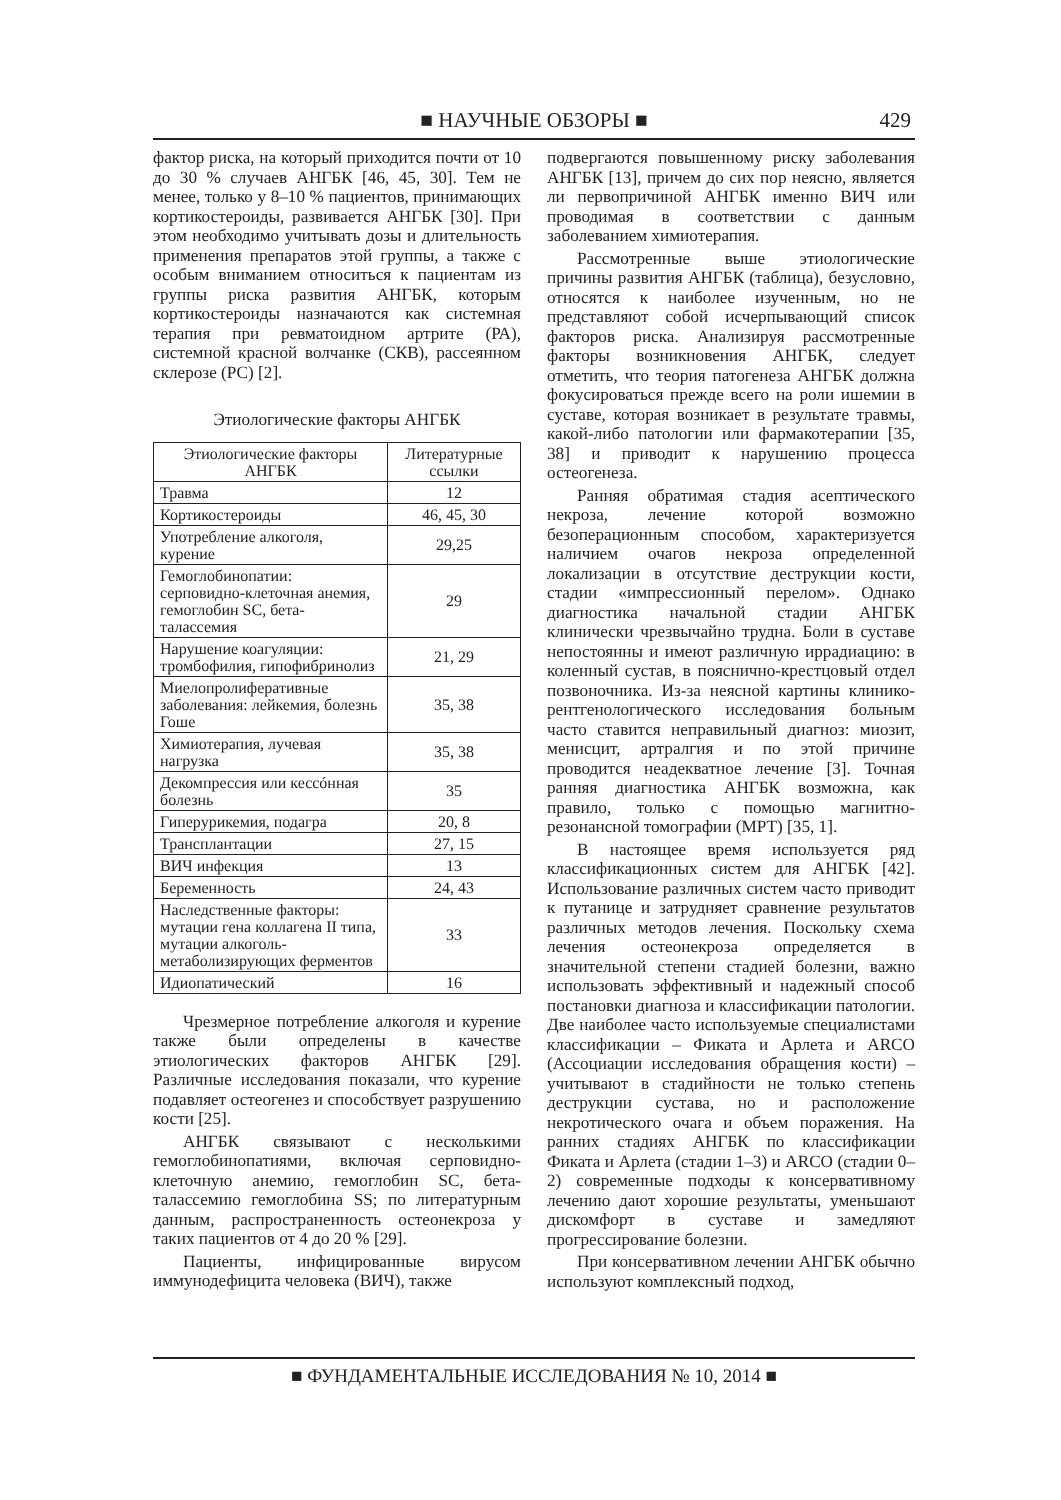■ НАУЧНЫЕ ОБЗОРЫ ■
429
фактор риска, на который приходится почти от 10 до 30 % случаев АНГБК [46, 45, 30]. Тем не менее, только у 8–10 % пациентов, принимающих кортикостероиды, развивается АНГБК [30]. При этом необходимо учитывать дозы и длительность применения препаратов этой группы, а также с особым вниманием относиться к пациентам из группы риска развития АНГБК, которым кортикостероиды назначаются как системная терапия при ревматоидном артрите (РА), системной красной волчанке (СКВ), рассеянном склерозе (РС) [2].
Этиологические факторы АНГБК
| Этиологические факторы АНГБК | Литературные ссылки |
| --- | --- |
| Травма | 12 |
| Кортикостероиды | 46, 45, 30 |
| Употребление алкоголя, курение | 29,25 |
| Гемоглобинопатии: серповидно-клеточная анемия, гемоглобин SC, бета-талассемия | 29 |
| Нарушение коагуляции: тромбофилия, гипофибринолиз | 21, 29 |
| Миелопролиферативные заболевания: лейкемия, болезнь Гоше | 35, 38 |
| Химиотерапия, лучевая нагрузка | 35, 38 |
| Декомпрессия или кессóнная болезнь | 35 |
| Гиперурикемия, подагра | 20, 8 |
| Трансплантации | 27, 15 |
| ВИЧ инфекция | 13 |
| Беременность | 24, 43 |
| Наследственные факторы: мутации гена коллагена II типа, мутации алкоголь-метаболизирующих ферментов | 33 |
| Идиопатический | 16 |
Чрезмерное потребление алкоголя и курение также были определены в качестве этиологических факторов АНГБК [29]. Различные исследования показали, что курение подавляет остеогенез и способствует разрушению кости [25].
АНГБК связывают с несколькими гемоглобинопатиями, включая серповидно-клеточную анемию, гемоглобин SC, бета-талассемию гемоглобина SS; по литературным данным, распространенность остеонекроза у таких пациентов от 4 до 20 % [29].
Пациенты, инфицированные вирусом иммунодефицита человека (ВИЧ), также
подвергаются повышенному риску заболевания АНГБК [13], причем до сих пор неясно, является ли первопричиной АНГБК именно ВИЧ или проводимая в соответствии с данным заболеванием химиотерапия.
Рассмотренные выше этиологические причины развития АНГБК (таблица), безусловно, относятся к наиболее изученным, но не представляют собой исчерпывающий список факторов риска. Анализируя рассмотренные факторы возникновения АНГБК, следует отметить, что теория патогенеза АНГБК должна фокусироваться прежде всего на роли ишемии в суставе, которая возникает в результате травмы, какой-либо патологии или фармакотерапии [35, 38] и приводит к нарушению процесса остеогенеза.
Ранняя обратимая стадия асептического некроза, лечение которой возможно безоперационным способом, характеризуется наличием очагов некроза определенной локализации в отсутствие деструкции кости, стадии «импрессионный перелом». Однако диагностика начальной стадии АНГБК клинически чрезвычайно трудна. Боли в суставе непостоянны и имеют различную иррадиацию: в коленный сустав, в пояснично-крестцовый отдел позвоночника. Из-за неясной картины клинико-рентгенологического исследования больным часто ставится неправильный диагноз: миозит, менисцит, артралгия и по этой причине проводится неадекватное лечение [3]. Точная ранняя диагностика АНГБК возможна, как правило, только с помощью магнитно-резонансной томографии (МРТ) [35, 1].
В настоящее время используется ряд классификационных систем для АНГБК [42]. Использование различных систем часто приводит к путанице и затрудняет сравнение результатов различных методов лечения. Поскольку схема лечения остеонекроза определяется в значительной степени стадией болезни, важно использовать эффективный и надежный способ постановки диагноза и классификации патологии. Две наиболее часто используемые специалистами классификации – Фиката и Арлета и ARCO (Ассоциации исследования обращения кости) – учитывают в стадийности не только степень деструкции сустава, но и расположение некротического очага и объем поражения. На ранних стадиях АНГБК по классификации Фиката и Арлета (стадии 1–3) и ARCO (стадии 0–2) современные подходы к консервативному лечению дают хорошие результаты, уменьшают дискомфорт в суставе и замедляют прогрессирование болезни.
При консервативном лечении АНГБК обычно используют комплексный подход,
■ ФУНДАМЕНТАЛЬНЫЕ ИССЛЕДОВАНИЯ № 10, 2014 ■